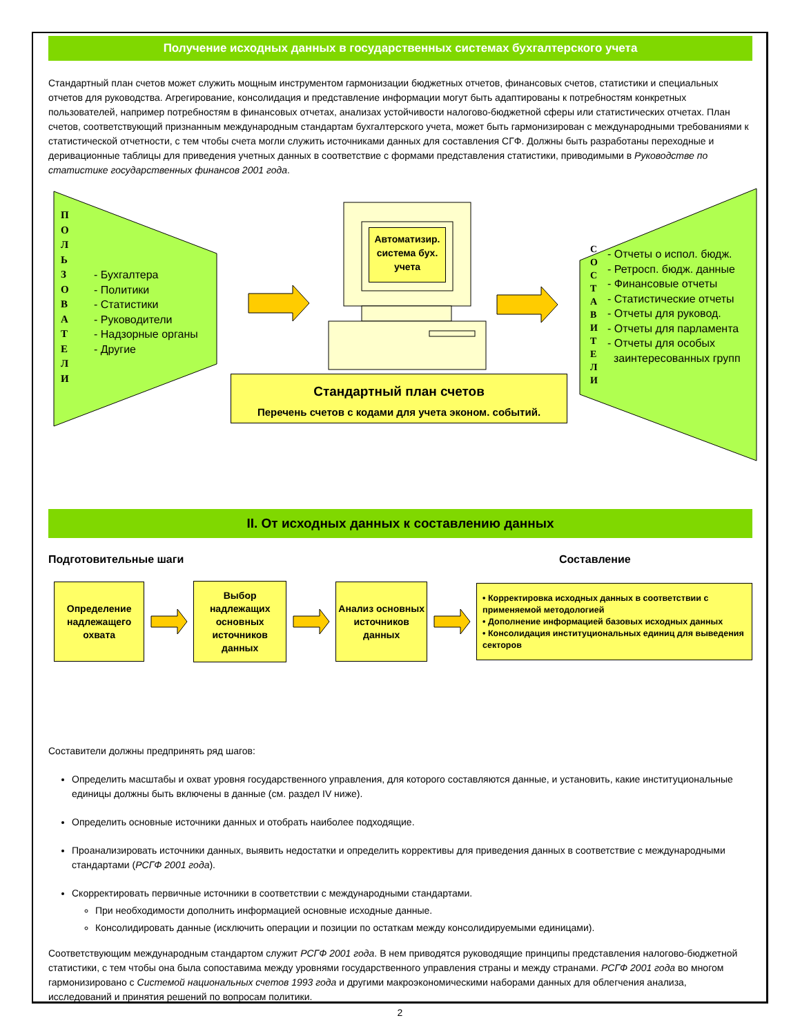Получение исходных данных в государственных системах бухгалтерского учета
Стандартный план счетов может служить мощным инструментом гармонизации бюджетных отчетов, финансовых счетов, статистики и специальных отчетов для руководства. Агрегирование, консолидация и представление информации могут быть адаптированы к потребностям конкретных пользователей, например потребностям в финансовых отчетах, анализах устойчивости налогово-бюджетной сферы или статистических отчетах. План счетов, соответствующий признанным международным стандартам бухгалтерского учета, может быть гармонизирован с международными требованиями к статистической отчетности, с тем чтобы счета могли служить источниками данных для составления СГФ. Должны быть разработаны переходные и деривационные таблицы для приведения учетных данных в соответствие с формами представления статистики, приводимыми в Руководстве по статистике государственных финансов 2001 года.
П О Л Ь З О В А Т Е Л И
- Бухгалтера
- Политики
- Статистики
- Руководители
- Надзорные органы
- Другие
Автоматизир. система бух. учета
Стандартный план счетов
Перечень счетов с кодами для учета эконом. событий.
С О С Т А В И Т Е Л И
- Отчеты о испол. бюдж.
- Ретросп. бюдж. данные
- Финансовые отчеты
- Статистические отчеты
- Отчеты для руковод.
- Отчеты для парламента
- Отчеты для особых
заинтересованных групп
II. От исходных данных к составлению данных
Подготовительные шаги Составление
Определение надлежащего охвата
Выбор надлежащих основных источников данных
Анализ основных источников данных
• Корректировка исходных данных в соответствии с применяемой методологией
• Дополнение информацией базовых исходных данных
• Консолидация институциональных единиц для выведения секторов
Составители должны предпринять ряд шагов:
Определить масштабы и охват уровня государственного управления, для которого составляются данные, и установить, какие институциональные единицы должны быть включены в данные (см. раздел IV ниже).
Определить основные источники данных и отобрать наиболее подходящие.
Проанализировать источники данных, выявить недостатки и определить коррективы для приведения данных в соответствие с международными стандартами (РСГФ 2001 года).
Скорректировать первичные источники в соответствии с международными стандартами.
При необходимости дополнить информацией основные исходные данные.
Консолидировать данные (исключить операции и позиции по остаткам между консолидируемыми единицами).
Соответствующим международным стандартом служит РСГФ 2001 года. В нем приводятся руководящие принципы представления налогово-бюджетной статистики, с тем чтобы она была сопоставима между уровнями государственного управления страны и между странами. РСГФ 2001 года во многом гармонизировано с Системой национальных счетов 1993 года и другими макроэкономическими наборами данных для облегчения анализа, исследований и принятия решений по вопросам политики.
2